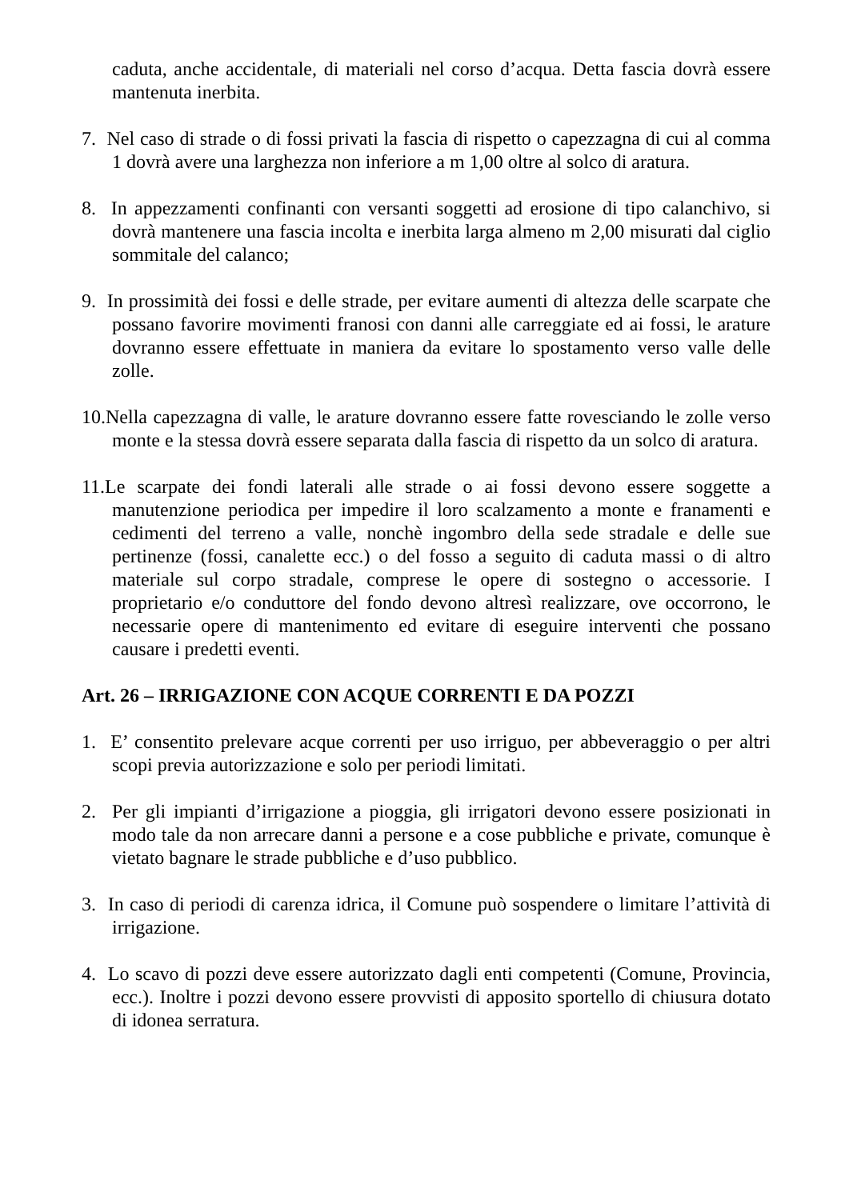caduta, anche accidentale, di materiali nel corso d’acqua. Detta fascia dovrà essere mantenuta inerbita.
7. Nel caso di strade o di fossi privati la fascia di rispetto o capezzagna di cui al comma 1 dovrà avere una larghezza non inferiore a m 1,00 oltre al solco di aratura.
8. In appezzamenti confinanti con versanti soggetti ad erosione di tipo calanchivo, si dovrà mantenere una fascia incolta e inerbita larga almeno m 2,00 misurati dal ciglio sommitale del calanco;
9. In prossimità dei fossi e delle strade, per evitare aumenti di altezza delle scarpate che possano favorire movimenti franosi con danni alle carreggiate ed ai fossi, le arature dovranno essere effettuate in maniera da evitare lo spostamento verso valle delle zolle.
10.Nella capezzagna di valle, le arature dovranno essere fatte rovesciando le zolle verso monte e la stessa dovrà essere separata dalla fascia di rispetto da un solco di aratura.
11.Le scarpate dei fondi laterali alle strade o ai fossi devono essere soggette a manutenzione periodica per impedire il loro scalzamento a monte e franamenti e cedimenti del terreno a valle, nonchè ingombro della sede stradale e delle sue pertinenze (fossi, canalette ecc.) o del fosso a seguito di caduta massi o di altro materiale sul corpo stradale, comprese le opere di sostegno o accessorie. I proprietario e/o conduttore del fondo devono altresì realizzare, ove occorrono, le necessarie opere di mantenimento ed evitare di eseguire interventi che possano causare i predetti eventi.
Art. 26 – IRRIGAZIONE CON ACQUE CORRENTI E DA POZZI
1. E’ consentito prelevare acque correnti per uso irriguo, per abbeveraggio o per altri scopi previa autorizzazione e solo per periodi limitati.
2. Per gli impianti d’irrigazione a pioggia, gli irrigatori devono essere posizionati in modo tale da non arrecare danni a persone e a cose pubbliche e private, comunque è vietato bagnare le strade pubbliche e d’uso pubblico.
3. In caso di periodi di carenza idrica, il Comune può sospendere o limitare l’attività di irrigazione.
4. Lo scavo di pozzi deve essere autorizzato dagli enti competenti (Comune, Provincia, ecc.). Inoltre i pozzi devono essere provvisti di apposito sportello di chiusura dotato di idonea serratura.